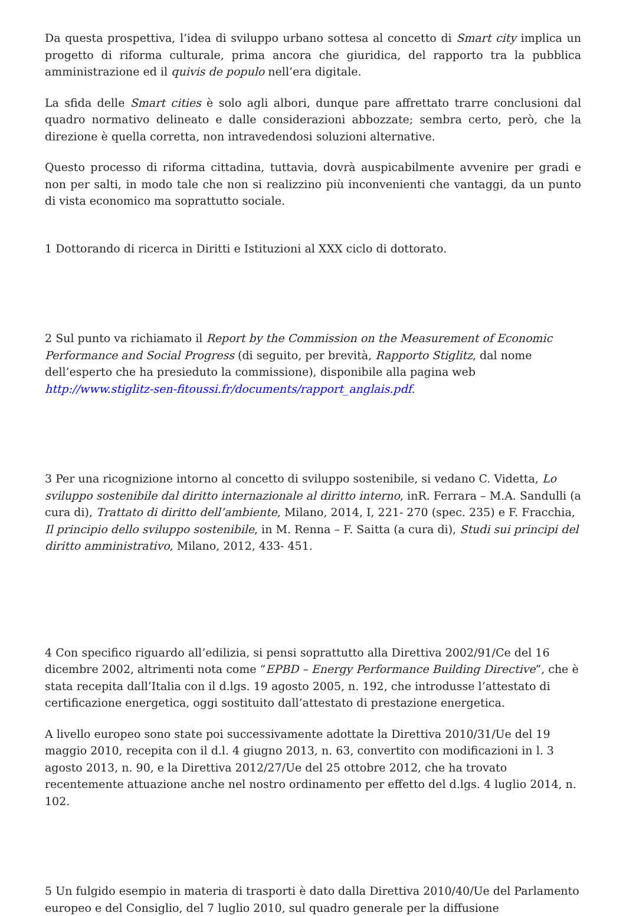Da questa prospettiva, l’idea di sviluppo urbano sottesa al concetto di Smart city implica un progetto di riforma culturale, prima ancora che giuridica, del rapporto tra la pubblica amministrazione ed il quivis de populo nell’era digitale.
La sfida delle Smart cities è solo agli albori, dunque pare affrettato trarre conclusioni dal quadro normativo delineato e dalle considerazioni abbozzate; sembra certo, però, che la direzione è quella corretta, non intravedendosi soluzioni alternative.
Questo processo di riforma cittadina, tuttavia, dovrà auspicabilmente avvenire per gradi e non per salti, in modo tale che non si realizzino più inconvenienti che vantaggi, da un punto di vista economico ma soprattutto sociale.
1 Dottorando di ricerca in Diritti e Istituzioni al XXX ciclo di dottorato.
2 Sul punto va richiamato il Report by the Commission on the Measurement of Economic Performance and Social Progress (di seguito, per brevità, Rapporto Stiglitz, dal nome dell’esperto che ha presieduto la commissione), disponibile alla pagina web http://www.stiglitz-sen-fitoussi.fr/documents/rapport_anglais.pdf.
3 Per una ricognizione intorno al concetto di sviluppo sostenibile, si vedano C. Videtta, Lo sviluppo sostenibile dal diritto internazionale al diritto interno, inR. Ferrara – M.A. Sandulli (a cura di), Trattato di diritto dell’ambiente, Milano, 2014, I, 221- 270 (spec. 235) e F. Fracchia, Il principio dello sviluppo sostenibile, in M. Renna – F. Saitta (a cura di), Studi sui principi del diritto amministrativo, Milano, 2012, 433- 451.
4 Con specifico riguardo all’edilizia, si pensi soprattutto alla Direttiva 2002/91/Ce del 16 dicembre 2002, altrimenti nota come “EPBD – Energy Performance Building Directive”, che è stata recepita dall’Italia con il d.lgs. 19 agosto 2005, n. 192, che introdusse l’attestato di certificazione energetica, oggi sostituito dall’attestato di prestazione energetica.
A livello europeo sono state poi successivamente adottate la Direttiva 2010/31/Ue del 19 maggio 2010, recepita con il d.l. 4 giugno 2013, n. 63, convertito con modificazioni in l. 3 agosto 2013, n. 90, e la Direttiva 2012/27/Ue del 25 ottobre 2012, che ha trovato recentemente attuazione anche nel nostro ordinamento per effetto del d.lgs. 4 luglio 2014, n. 102.
5 Un fulgido esempio in materia di trasporti è dato dalla Direttiva 2010/40/Ue del Parlamento europeo e del Consiglio, del 7 luglio 2010, sul quadro generale per la diffusione